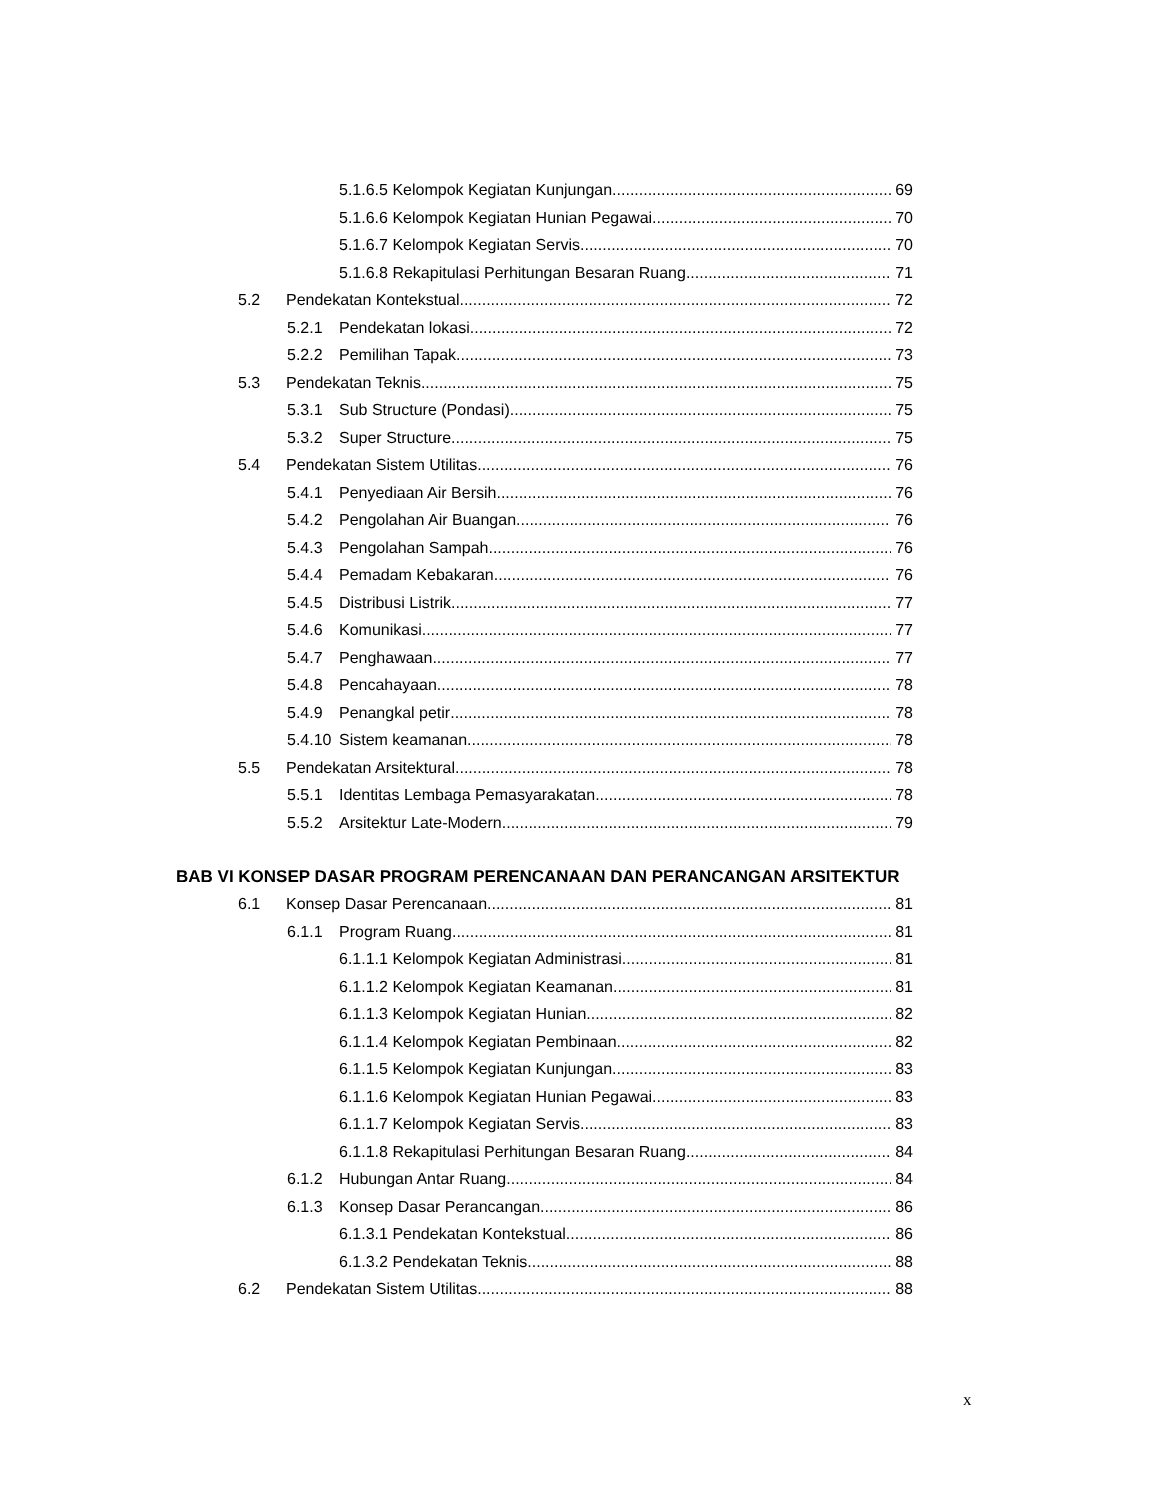5.1.6.5 Kelompok Kegiatan Kunjungan 69
5.1.6.6 Kelompok Kegiatan Hunian Pegawai 70
5.1.6.7 Kelompok Kegiatan Servis 70
5.1.6.8 Rekapitulasi Perhitungan Besaran Ruang 71
5.2 Pendekatan Kontekstual 72
5.2.1 Pendekatan lokasi 72
5.2.2 Pemilihan Tapak 73
5.3 Pendekatan Teknis 75
5.3.1 Sub Structure (Pondasi) 75
5.3.2 Super Structure 75
5.4 Pendekatan Sistem Utilitas 76
5.4.1 Penyediaan Air Bersih 76
5.4.2 Pengolahan Air Buangan 76
5.4.3 Pengolahan Sampah 76
5.4.4 Pemadam Kebakaran 76
5.4.5 Distribusi Listrik 77
5.4.6 Komunikasi 77
5.4.7 Penghawaan 77
5.4.8 Pencahayaan 78
5.4.9 Penangkal petir 78
5.4.10 Sistem keamanan 78
5.5 Pendekatan Arsitektural 78
5.5.1 Identitas Lembaga Pemasyarakatan 78
5.5.2 Arsitektur Late-Modern 79
BAB VI KONSEP DASAR PROGRAM PERENCANAAN DAN PERANCANGAN ARSITEKTUR
6.1 Konsep Dasar Perencanaan 81
6.1.1 Program Ruang 81
6.1.1.1 Kelompok Kegiatan Administrasi 81
6.1.1.2 Kelompok Kegiatan Keamanan 81
6.1.1.3 Kelompok Kegiatan Hunian 82
6.1.1.4 Kelompok Kegiatan Pembinaan 82
6.1.1.5 Kelompok Kegiatan Kunjungan 83
6.1.1.6 Kelompok Kegiatan Hunian Pegawai 83
6.1.1.7 Kelompok Kegiatan Servis 83
6.1.1.8 Rekapitulasi Perhitungan Besaran Ruang 84
6.1.2 Hubungan Antar Ruang 84
6.1.3 Konsep Dasar Perancangan 86
6.1.3.1 Pendekatan Kontekstual 86
6.1.3.2 Pendekatan Teknis 88
6.2 Pendekatan Sistem Utilitas 88
x